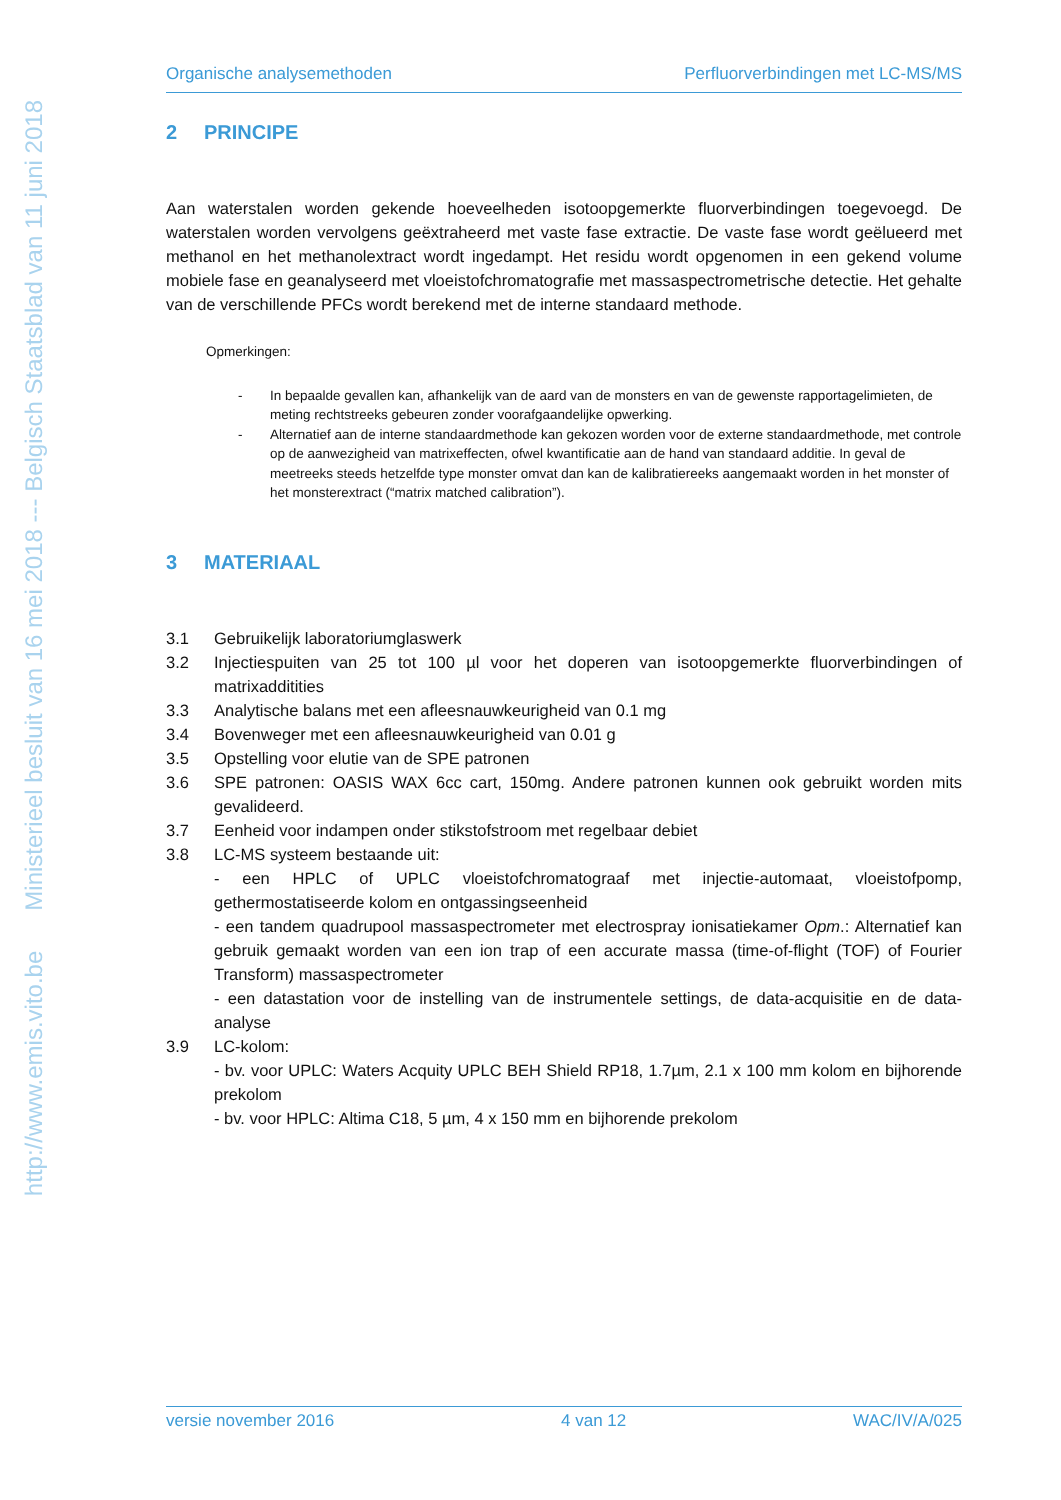http://www.emis.vito.be Ministerieel besluit van 16 mei 2018 --- Belgisch Staatsblad van 11 juni 2018
Organische analysemethoden Perfluorverbindingen met LC-MS/MS
2 PRINCIPE
Aan waterstalen worden gekende hoeveelheden isotoopgemerkte fluorverbindingen toegevoegd. De waterstalen worden vervolgens geëxtraheerd met vaste fase extractie. De vaste fase wordt geëlueerd met methanol en het methanolextract wordt ingedampt. Het residu wordt opgenomen in een gekend volume mobiele fase en geanalyseerd met vloeistofchromatografie met massaspectrometrische detectie. Het gehalte van de verschillende PFCs wordt berekend met de interne standaard methode.
Opmerkingen:
- In bepaalde gevallen kan, afhankelijk van de aard van de monsters en van de gewenste rapportagelimieten, de meting rechtstreeks gebeuren zonder voorafgaandelijke opwerking.
- Alternatief aan de interne standaardmethode kan gekozen worden voor de externe standaardmethode, met controle op de aanwezigheid van matrixeffecten, ofwel kwantificatie aan de hand van standaard additie. In geval de meetreeks steeds hetzelfde type monster omvat dan kan de kalibratiereeks aangemaakt worden in het monster of het monsterextract (“matrix matched calibration”).
3 MATERIAAL
3.1 Gebruikelijk laboratoriumglaswerk
3.2 Injectiespuiten van 25 tot 100 µl voor het doperen van isotoopgemerkte fluorverbindingen of matrixadditities
3.3 Analytische balans met een afleesnauwkeurigheid van 0.1 mg
3.4 Bovenweger met een afleesnauwkeurigheid van 0.01 g
3.5 Opstelling voor elutie van de SPE patronen
3.6 SPE patronen: OASIS WAX 6cc cart, 150mg. Andere patronen kunnen ook gebruikt worden mits gevalideerd.
3.7 Eenheid voor indampen onder stikstofstroom met regelbaar debiet
3.8 LC-MS systeem bestaande uit:
- een HPLC of UPLC vloeistofchromatograaf met injectie-automaat, vloeistofpomp, gethermostatiseerde kolom en ontgassingseenheid
- een tandem quadrupool massaspectrometer met electrospray ionisatiekamer Opm.: Alternatief kan gebruik gemaakt worden van een ion trap of een accurate massa (time-of-flight (TOF) of Fourier Transform) massaspectrometer
- een datastation voor de instelling van de instrumentele settings, de data-acquisitie en de data-analyse
3.9 LC-kolom:
- bv. voor UPLC: Waters Acquity UPLC BEH Shield RP18, 1.7µm, 2.1 x 100 mm kolom en bijhorende prekolom
- bv. voor HPLC: Altima C18, 5 µm, 4 x 150 mm en bijhorende prekolom
versie november 2016 4 van 12 WAC/IV/A/025